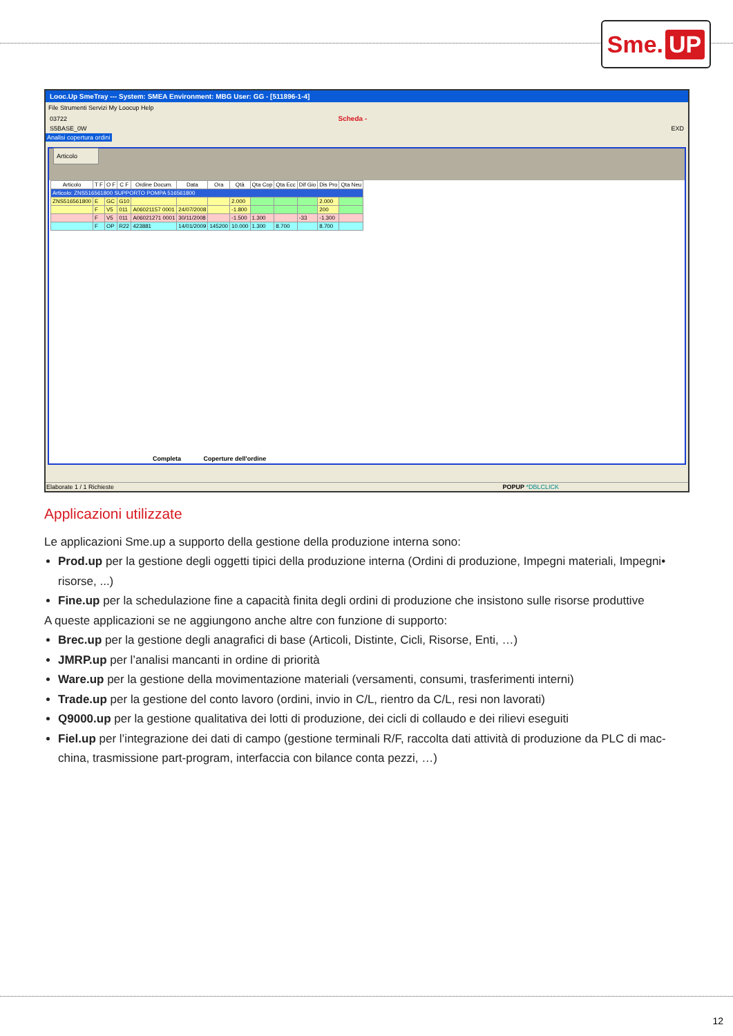Sme. UP
Looc.Up SmeTray --- System: SMEA Environment: MBG User: GG - [511896-1-4]
File Strumenti Servizi My Loocup Help
03722 Scheda -
S5BASE_0W EXD
Analisi copertura ordini
Articolo
| Articolo | T F | O F | C F | Ordine Docum. | Data | Ora | Qtà | Qta Cop | Qta Ecc | Dif Gio | Dis Pro | Qta Neu |
| --- | --- | --- | --- | --- | --- | --- | --- | --- | --- | --- | --- | --- |
| Articolo: ZNS516561800 SUPPORTO POMPA 516561800 | | | | | | | | | | | | |
| ZNS516561800 | E | GC | G10 | | | | 2.000 | | | | 2.000 | |
| | F | V5 | 011 | A06021157 0001 | 24/07/2008 | | -1.800 | | | | 200 | |
| | F | V5 | 011 | A06021271 0001 | 30/11/2008 | | -1.500 | 1.300 | | -33 | -1.300 | |
| | F | OP | R22 | 423881 | 14/01/2009 | 145200 | 10.000 | 1.300 | 8.700 | | 8.700 | |
Completa Coperture dell'ordine
Elaborate 1 / 1 Richieste POPUP *DBLCLICK
Applicazioni utilizzate
Le applicazioni Sme.up a supporto della gestione della produzione interna sono:
Prod.up per la gestione degli oggetti tipici della produzione interna (Ordini di produzione, Impegni materiali, Impegni• risorse, ...)
Fine.up per la schedulazione fine a capacità finita degli ordini di produzione che insistono sulle risorse produttive
A queste applicazioni se ne aggiungono anche altre con funzione di supporto:
Brec.up per la gestione degli anagrafici di base (Articoli, Distinte, Cicli, Risorse, Enti, …)
JMRP.up per l’analisi mancanti in ordine di priorità
Ware.up per la gestione della movimentazione materiali (versamenti, consumi, trasferimenti interni)
Trade.up per la gestione del conto lavoro (ordini, invio in C/L, rientro da C/L, resi non lavorati)
Q9000.up per la gestione qualitativa dei lotti di produzione, dei cicli di collaudo e dei rilievi eseguiti
Fiel.up per l’integrazione dei dati di campo (gestione terminali R/F, raccolta dati attività di produzione da PLC di mac-china, trasmissione part-program, interfaccia con bilance conta pezzi, …)
12